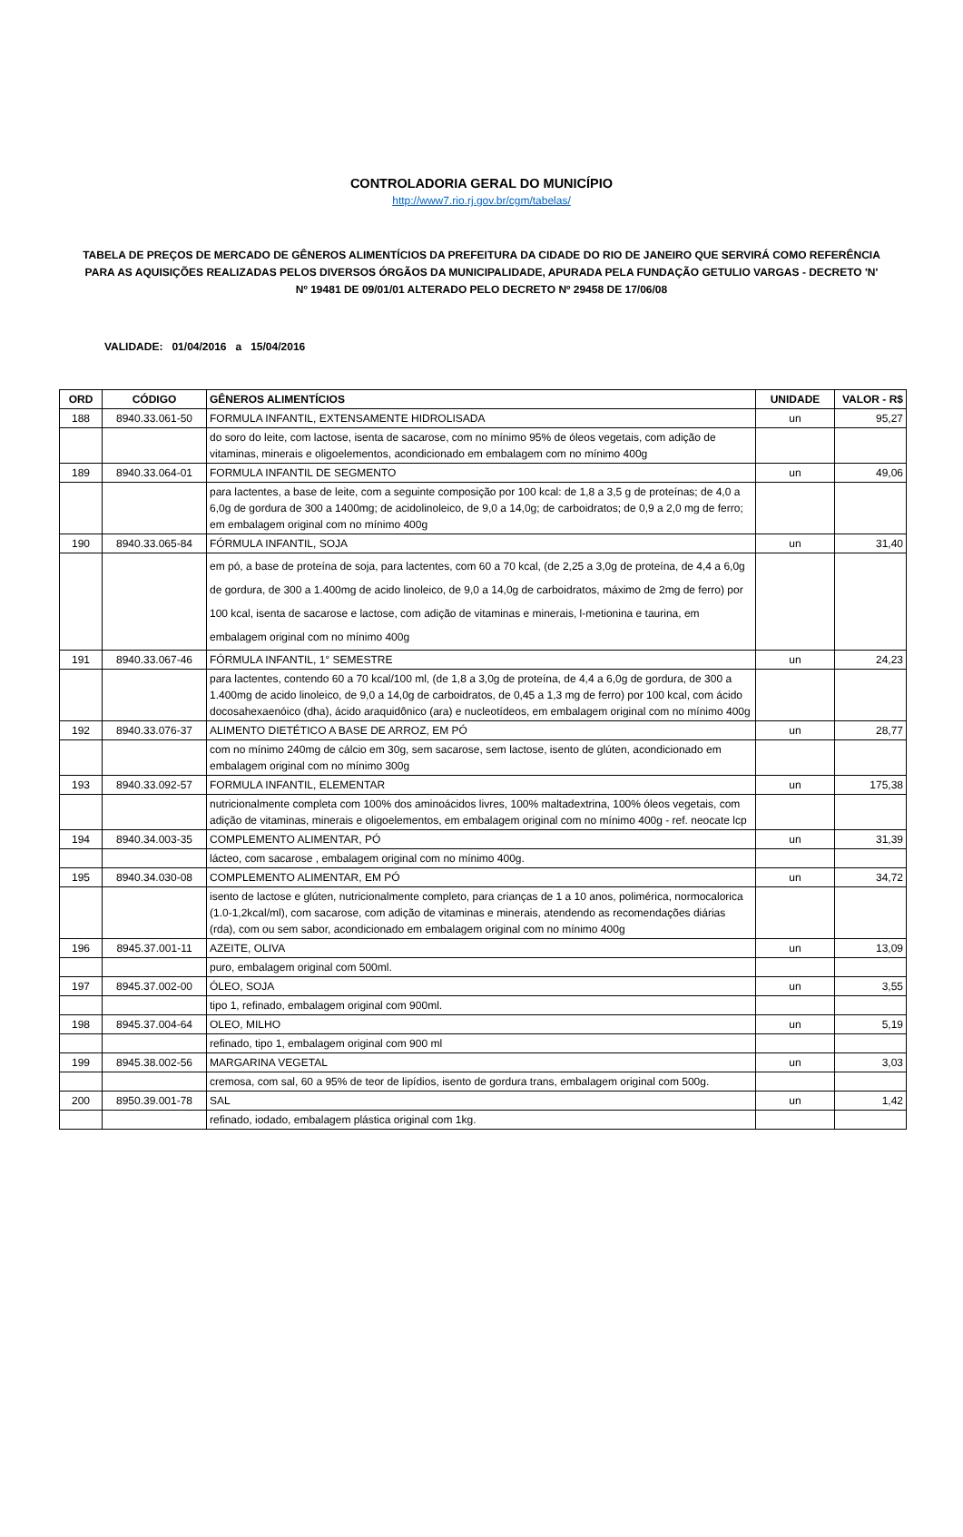CONTROLADORIA GERAL DO MUNICÍPIO
http://www7.rio.rj.gov.br/cgm/tabelas/
TABELA DE PREÇOS DE MERCADO DE GÊNEROS ALIMENTÍCIOS DA PREFEITURA DA CIDADE DO RIO DE JANEIRO QUE SERVIRÁ COMO REFERÊNCIA PARA AS AQUISIÇÕES REALIZADAS PELOS DIVERSOS ÓRGÃOS DA MUNICIPALIDADE, APURADA PELA FUNDAÇÃO GETULIO VARGAS - DECRETO 'N' Nº 19481 DE 09/01/01 ALTERADO PELO DECRETO Nº 29458 DE 17/06/08
VALIDADE: 01/04/2016 a 15/04/2016
| ORD | CÓDIGO | GÊNEROS ALIMENTÍCIOS | UNIDADE | VALOR - R$ |
| --- | --- | --- | --- | --- |
| 188 | 8940.33.061-50 | FORMULA INFANTIL, EXTENSAMENTE HIDROLISADA | un | 95,27 |
| | | do soro do leite, com lactose, isenta de sacarose, com no mínimo 95% de óleos vegetais, com adição de vitaminas, minerais e oligoelementos, acondicionado em embalagem com no mínimo 400g | | |
| 189 | 8940.33.064-01 | FORMULA INFANTIL DE SEGMENTO | un | 49,06 |
| | | para lactentes, a base de leite, com a seguinte composição por 100 kcal: de 1,8 a 3,5 g de proteínas; de 4,0 a 6,0g de gordura de 300 a 1400mg; de acidolinoleico, de 9,0 a 14,0g; de carboidratos; de 0,9 a 2,0 mg de ferro; em embalagem original com no mínimo 400g | | |
| 190 | 8940.33.065-84 | FÓRMULA INFANTIL, SOJA | un | 31,40 |
| | | em pó, a base de proteína de soja, para lactentes, com 60 a 70 kcal, (de 2,25 a 3,0g de proteína, de 4,4 a 6,0g de gordura, de 300 a 1.400mg de acido linoleico, de 9,0 a 14,0g de carboidratos, máximo de 2mg de ferro) por 100 kcal, isenta de sacarose e lactose, com adição de vitaminas e minerais, l-metionina e taurina, em embalagem original com no mínimo 400g | | |
| 191 | 8940.33.067-46 | FÓRMULA INFANTIL, 1° SEMESTRE | un | 24,23 |
| | | para lactentes, contendo 60 a 70 kcal/100 ml, (de 1,8 a 3,0g de proteína, de 4,4 a 6,0g de gordura, de 300 a 1.400mg de acido linoleico, de 9,0 a 14,0g de carboidratos, de 0,45 a 1,3 mg de ferro) por 100 kcal, com ácido docosahexaenóico (dha), ácido araquidônico (ara) e nucleotídeos, em embalagem original com no mínimo 400g | | |
| 192 | 8940.33.076-37 | ALIMENTO DIETÉTICO A BASE DE ARROZ, EM PÓ | un | 28,77 |
| | | com no mínimo 240mg de cálcio em 30g, sem sacarose, sem lactose, isento de glúten, acondicionado em embalagem original com no mínimo 300g | | |
| 193 | 8940.33.092-57 | FORMULA INFANTIL, ELEMENTAR | un | 175,38 |
| | | nutricionalmente completa com 100% dos aminoácidos livres, 100% maltadextrina, 100% óleos vegetais, com adição de vitaminas, minerais e oligoelementos, em embalagem original com no mínimo 400g - ref. neocate lcp | | |
| 194 | 8940.34.003-35 | COMPLEMENTO ALIMENTAR, PÓ | un | 31,39 |
| | | lácteo, com sacarose , embalagem original com no mínimo 400g. | | |
| 195 | 8940.34.030-08 | COMPLEMENTO ALIMENTAR, EM PÓ | un | 34,72 |
| | | isento de lactose e glúten, nutricionalmente completo, para crianças de 1 a 10 anos, polimérica, normocalorica (1.0-1,2kcal/ml), com sacarose, com adição de vitaminas e minerais, atendendo as recomendações diárias (rda), com ou sem sabor, acondicionado em embalagem original com no mínimo 400g | | |
| 196 | 8945.37.001-11 | AZEITE, OLIVA | un | 13,09 |
| | | puro, embalagem original com 500ml. | | |
| 197 | 8945.37.002-00 | ÓLEO, SOJA | un | 3,55 |
| | | tipo 1, refinado, embalagem original com 900ml. | | |
| 198 | 8945.37.004-64 | OLEO, MILHO | un | 5,19 |
| | | refinado, tipo 1, embalagem original com 900 ml | | |
| 199 | 8945.38.002-56 | MARGARINA VEGETAL | un | 3,03 |
| | | cremosa, com sal, 60 a 95% de teor de lipídios, isento de gordura trans, embalagem original com 500g. | | |
| 200 | 8950.39.001-78 | SAL | un | 1,42 |
| | | refinado, iodado, embalagem plástica original com 1kg. | | |